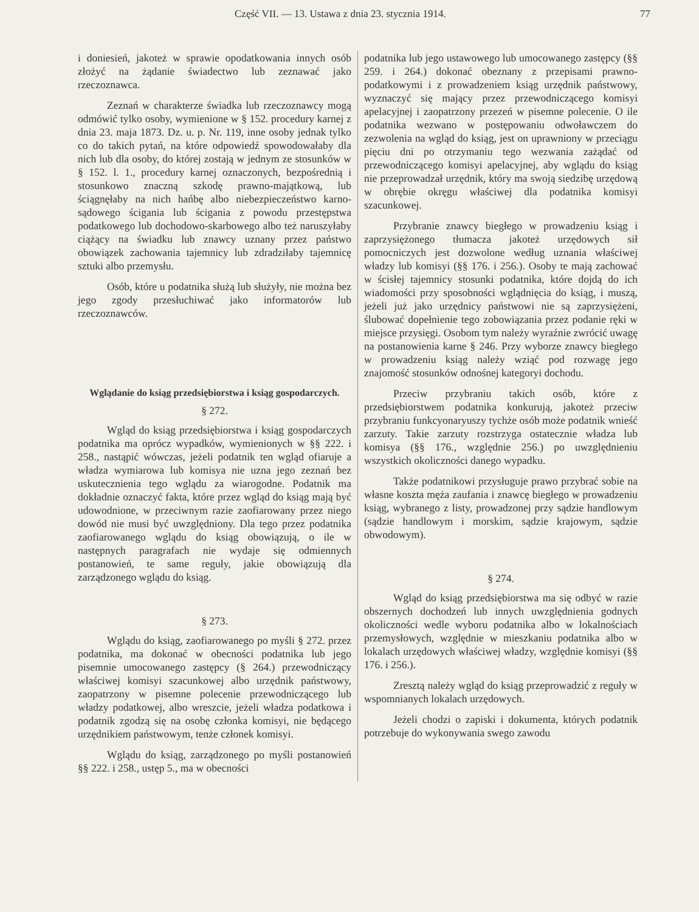Część VII. — 13. Ustawa z dnia 23. stycznia 1914. 77
i doniesień, jakoteż w sprawie opodatkowania innych osób złożyć na żądanie świadectwo lub zeznawać jako rzeczoznawca.
Zeznań w charakterze świadka lub rzeczoznawcy mogą odmówić tylko osoby, wymienione w § 152. procedury karnej z dnia 23. maja 1873. Dz. u. p. Nr. 119, inne osoby jednak tylko co do takich pytań, na które odpowiedź spowodowałaby dla nich lub dla osoby, do której zostają w jednym ze stosunków w § 152. l. 1., procedury karnej oznaczonych, bezpośrednią i stosunkowo znaczną szkodę prawno-majątkową, lub ściągnęłaby na nich hańbę albo niebezpieczeństwo karno-sądowego ścigania lub ścigania z powodu przestępstwa podatkowego lub dochodowo-skarbowego albo też naruszyłaby ciążący na świadku lub znawcy uznany przez państwo obowiązek zachowania tajemnicy lub zdradziłaby tajemnicę sztuki albo przemysłu.
Osób, które u podatnika służą lub służyły, nie można bez jego zgody przesłuchiwać jako informatorów lub rzeczoznawców.
Wglądanie do ksiąg przedsiębiorstwa i ksiąg gospodarczych.
§ 272.
Wgląd do ksiąg przedsiębiorstwa i ksiąg gospodarczych podatnika ma oprócz wypadków, wymienionych w §§ 222. i 258., nastąpić wówczas, jeżeli podatnik ten wgląd ofiaruje a władza wymiarowa lub komisya nie uzna jego zeznań bez uskutecznienia tego wglądu za wiarogodne. Podatnik ma dokładnie oznaczyć fakta, które przez wgląd do ksiąg mają być udowodnione, w przeciwnym razie zaofiarowany przez niego dowód nie musi być uwzględniony. Dla tego przez podatnika zaofiarowanego wglądu do ksiąg obowiązują, o ile w następnych paragrafach nie wydaje się odmiennych postanowień, te same reguły, jakie obowiązują dla zarządzonego wglądu do ksiąg.
§ 273.
Wglądu do ksiąg, zaofiarowanego po myśli § 272. przez podatnika, ma dokonać w obecności podatnika lub jego pisemnie umocowanego zastępcy (§ 264.) przewodniczący właściwej komisyi szacunkowej albo urzędnik państwowy, zaopatrzony w pisemne polecenie przewodniczącego lub władzy podatkowej, albo wreszcie, jeżeli władza podatkowa i podatnik zgodzą się na osobę członka komisyi, nie będącego urzędnikiem państwowym, tenże członek komisyi.
Wglądu do ksiąg, zarządzonego po myśli postanowień §§ 222. i 258., ustęp 5., ma w obecności
podatnika lub jego ustawowego lub umocowanego zastępcy (§§ 259. i 264.) dokonać obeznany z przepisami prawno-podatkowymi i z prowadzeniem ksiąg urzędnik państwowy, wyznaczyć się mający przez przewodniczącego komisyi apelacyjnej i zaopatrzony przezeń w pisemne polecenie. O ile podatnika wezwano w postępowaniu odwoławczem do zezwolenia na wgląd do ksiąg, jest on uprawniony w przeciągu pięciu dni po otrzymaniu tego wezwania zażądać od przewodniczącego komisyi apelacyjnej, aby wglądu do ksiąg nie przeprowadzał urzędnik, który ma swoją siedzibę urzędową w obrębie okręgu właściwej dla podatnika komisyi szacunkowej.
Przybranie znawcy biegłego w prowadzeniu ksiąg i zaprzysiężonego tłumacza jakoteż urzędowych sił pomocniczych jest dozwolone według uznania właściwej władzy lub komisyi (§§ 176. i 256.). Osoby te mają zachować w ścisłej tajemnicy stosunki podatnika, które dojdą do ich wiadomości przy sposobności wglądnięcia do ksiąg, i muszą, jeżeli już jako urzędnicy państwowi nie są zaprzysiężeni, ślubować dopełnienie tego zobowiązania przez podanie ręki w miejsce przysięgi. Osobom tym należy wyraźnie zwrócić uwagę na postanowienia karne § 246. Przy wyborze znawcy biegłego w prowadzeniu ksiąg należy wziąć pod rozwagę jego znajomość stosunków odnośnej kategoryi dochodu.
Przeciw przybraniu takich osób, które z przedsiębiorstwem podatnika konkurują, jakoteż przeciw przybraniu funkcyonaryuszy tychże osób może podatnik wnieść zarzuty. Takie zarzuty rozstrzyga ostatecznie władza lub komisya (§§ 176., względnie 256.) po uwzględnieniu wszystkich okoliczności danego wypadku.
Także podatnikowi przysługuje prawo przybrać sobie na własne koszta męża zaufania i znawcę biegłego w prowadzeniu ksiąg, wybranego z listy, prowadzonej przy sądzie handlowym (sądzie handlowym i morskim, sądzie krajowym, sądzie obwodowym).
§ 274.
Wgląd do ksiąg przedsiębiorstwa ma się odbyć w razie obszernych dochodzeń lub innych uwzględnienia godnych okoliczności wedle wyboru podatnika albo w lokalnościach przemysłowych, względnie w mieszkaniu podatnika albo w lokalach urzędowych właściwej władzy, względnie komisyi (§§ 176. i 256.).
Zresztą należy wgląd do ksiąg przeprowadzić z reguły w wspomnianych lokalach urzędowych.
Jeżeli chodzi o zapiski i dokumenta, których podatnik potrzebuje do wykonywania swego zawodu